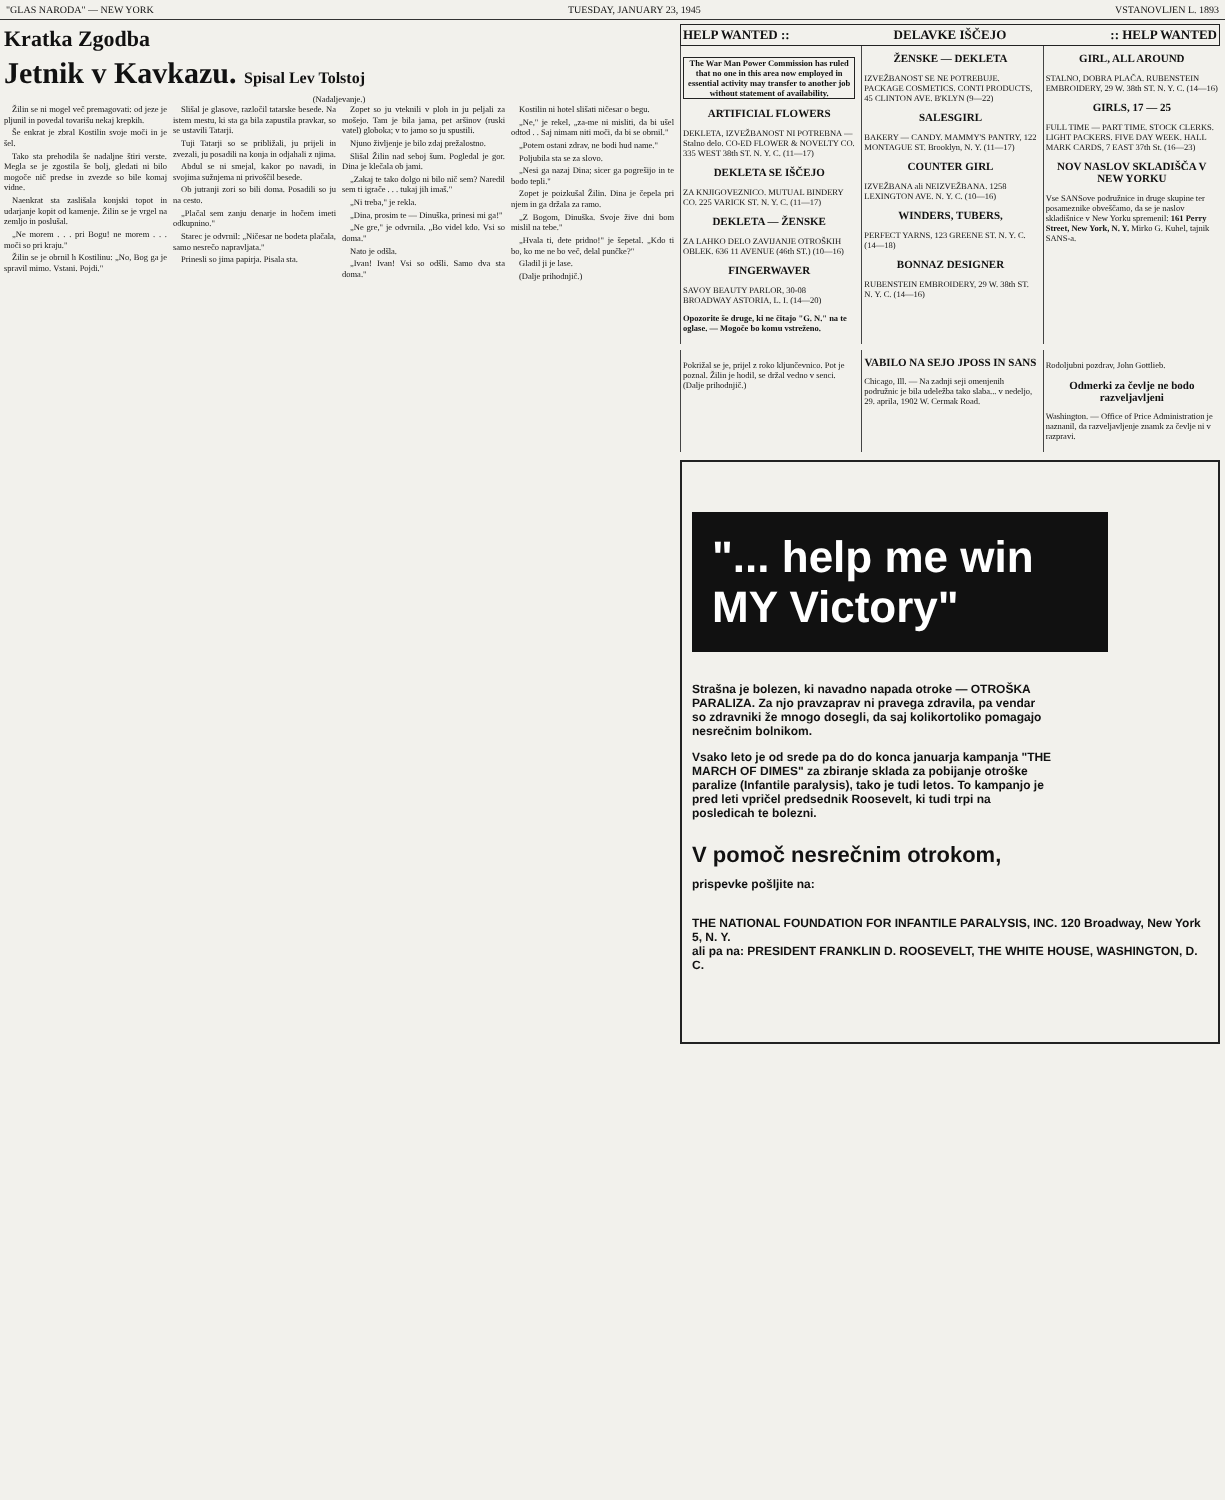"GLAS NARODA" — NEW YORK TUESDAY, JANUARY 23, 1945 VSTANOVLJEN L. 1893
Kratka Zgodba
Jetnik v Kavkazu. Spisal Lev Tolstoj
(Nadaljevanje.)
Žilin se ni mogel več premagovati: od jeze je pljunil in povedal tovarišu nekaj krepkih.
Še enkrat je zbral Kostilin svoje moči in je šel.
Tako sta prehodila še nadaljne štiri verste. Megla se je zgostila še bolj, gledati ni bilo mogoče nič predse in zvezde so bile komaj vidne.
Naenkrat sta zaslišala konjski topot in udarjanje kopit od kamenje. Žilin se je vrgel na zemljo in poslušal.
„Ne morem . . . pri Bogu! ne morem . . . moči so pri kraju."
Žilin se je obrnil h Kostilinu: „No, Bog ga je spravil mimo. Vstani. Pojdi."
Slišal je glasove, razločil tatarske besede. Na istem mestu, ki sta ga bila zapustila pravkar, so se ustavili Tatarji.
Tuji Tatarji so se približali, ju prijeli in zvezali, ju posadili na konja in odjahali z njima.
Abdul se ni smejal, kakor po navadi, in svojima sužnjema ni privoščil besede.
Ob jutranji zori so bili doma. Posadili so ju na cesto.
„Plačal sem zanju denarje in hočem imeti odkupnino."
Starec je odvrnil: „Ničesar ne bodeta plačala, samo nesrečo napravljata."
Prinesli so jima papirja. Pisala sta.
Zopet so ju vteknili v ploh in ju peljali za mošejo. Tam je bila jama, pet aršinov (ruski vatel) globoka; v to jamo so ju spustili.
Njuno življenje je bilo zdaj prežalostno.
Slišal Žilin nad seboj šum. Pogledal je gor. Dina je klečala ob jami.
„Zakaj te tako dolgo ni bilo nič sem? Naredil sem ti igrače . . . tukaj jih imaš."
„Ni treba," je rekla.
„Dina, prosim te — Dinuška, prinesi mi ga!"
„Ne gre," je odvrnila. „Bo videl kdo. Vsi so doma."
Nato je odšla.
„Ivan! Ivan! Vsi so odšli. Samo dva sta doma."
Kostilin ni hotel slišati ničesar o begu.
„Ne," je rekel, „za-me ni misliti, da bi ušel odtod . . Saj nimam niti moči, da bi se obrnil."
„Potem ostani zdrav, ne bodi hud name."
Poljubila sta se za slovo.
„Nesi ga nazaj Dina; sicer ga pogrešijo in te bodo tepli."
Zopet je poizkušal Žilin. Dina je čepela pri njem in ga držala za ramo.
„Z Bogom, Dinuška. Svoje žive dni bom mislil na tebe."
„Hvala ti, dete pridno!" je šepetal. „Kdo ti bo, ko me ne bo več, delal punčke?"
Gladil ji je lase.
(Dalje prihodnjič.)
HELP WANTED :: DELAVKE IŠČEJO:: HELP WANTED
The War Man Power Commission has ruled that no one in this area now employed in essential activity may transfer to another job without statement of availability.
ARTIFICIAL FLOWERS
DEKLETA, IZVEŽBANOST NI POTREBNA — Stalno delo. CO-ED FLOWER & NOVELTY CO. 335 WEST 38th ST. N. Y. C. (11—17)
DEKLETA SE IŠČEJO
ZA KNJIGOVEZNICO. MUTUAL BINDERY CO. 225 VARICK ST. N. Y. C. (11—17)
DEKLETA — ŽENSKE
ZA LAHKO DELO ZAVIJANJE OTROŠKIH OBLEK. 636 11 AVENUE (46th ST.) (10—16)
FINGERWAVER
SAVOY BEAUTY PARLOR, 30-08 BROADWAY ASTORIA, L. I. (14—20)
Opozorite še druge, ki ne čitajo "G. N." na te oglase. — Mogoče bo komu vstreženo.
ŽENSKE — DEKLETA
IZVEŽBANOST SE NE POTREBUJE. PACKAGE COSMETICS. CONTI PRODUCTS, 45 CLINTON AVE. B'KLYN (9—22)
SALESGIRL
BAKERY — CANDY. MAMMY'S PANTRY, 122 MONTAGUE ST. Brooklyn, N. Y. (11—17)
COUNTER GIRL
IZVEŽBANA ali NEIZVEŽBANA. 1258 LEXINGTON AVE. N. Y. C. (10—16)
WINDERS, TUBERS,
PERFECT YARNS, 123 GREENE ST. N. Y. C. (14—18)
BONNAZ DESIGNER
RUBENSTEIN EMBROIDERY, 29 W. 38th ST. N. Y. C. (14—16)
GIRL, ALL AROUND
STALNO, DOBRA PLAČA. RUBENSTEIN EMBROIDERY, 29 W. 38th ST. N. Y. C. (14—16)
GIRLS, 17 — 25
FULL TIME — PART TIME. STOCK CLERKS. LIGHT PACKERS. FIVE DAY WEEK. HALL MARK CARDS, 7 EAST 37th St. (16—23)
NOV NASLOV SKLADIŠČA V NEW YORKU
Vse SANSove podružnice in druge skupine ter posameznike obveščamo, da se je naslov skladišnice v New Yorku spremenil: 161 Perry Street, New York, N. Y. Mirko G. Kuhel, tajnik SANS-a.
Pokrižal se je, prijel z roko kljunčevnico. Pot je poznal. Žilin je hodil, se držal vedno v senci. (Dalje prihodnjič.)
VABILO NA SEJO JPOSS IN SANS
Chicago, Ill. — Na zadnji seji omenjenih podružnic je bila udeležba tako slaba... v nedeljo, 29. aprila, 1902 W. Cermak Road.
Rodoljubni pozdrav, John Gottlieb.
Odmerki za čevlje ne bodo razveljavljeni
Washington. — Office of Price Administration je naznanil, da razveljavljenje znamk za čevlje ni v razpravi.
"... help me win MY Victory"
Strašna je bolezen, ki navadno napada otroke — OTROŠKA PARALIZA. Za njo pravzaprav ni pravega zdravila, pa vendar so zdravniki že mnogo dosegli, da saj kolikortoliko pomagajo nesrečnim bolnikom.
Vsako leto je od srede pa do do konca januarja kampanja "THE MARCH OF DIMES" za zbiranje sklada za pobijanje otroške paralize (Infantile paralysis), tako je tudi letos. To kampanjo je pred leti vpričel predsednik Roosevelt, ki tudi trpi na posledicah te bolezni.
V pomoč nesrečnim otrokom, prispevke pošljite na:
THE NATIONAL FOUNDATION FOR INFANTILE PARALYSIS, INC. 120 Broadway, New York 5, N. Y.
ali pa na: PRESIDENT FRANKLIN D. ROOSEVELT, THE WHITE HOUSE, WASHINGTON, D. C.